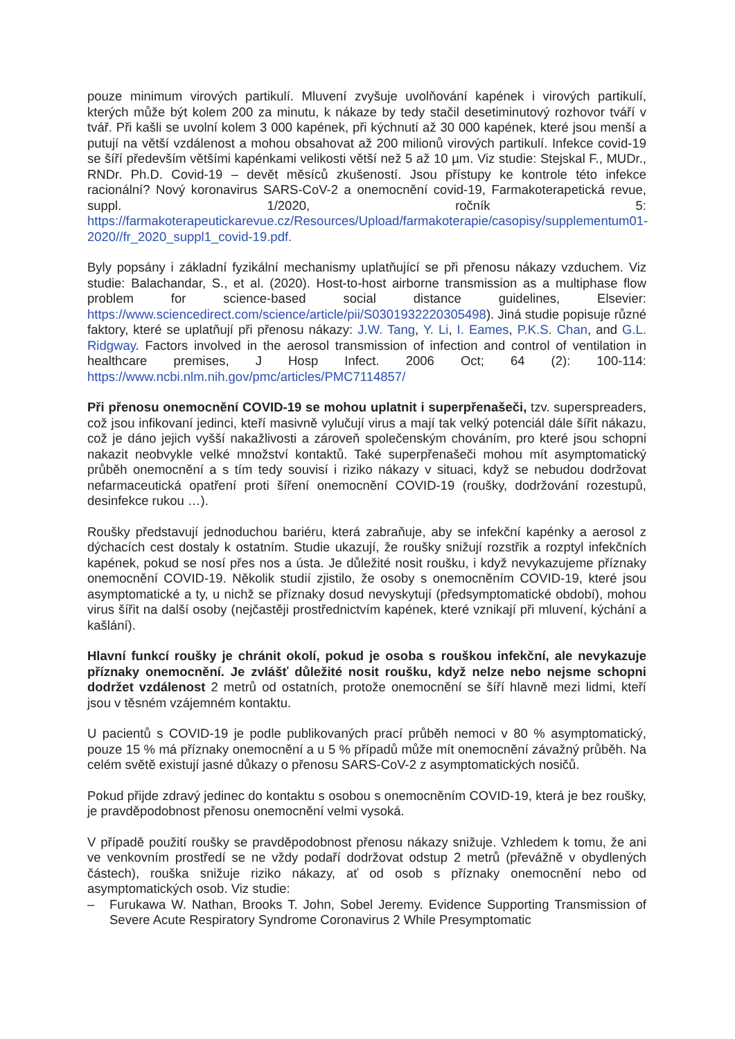pouze minimum virových partikulí. Mluvení zvyšuje uvolňování kapének i virových partikulí, kterých může být kolem 200 za minutu, k nákaze by tedy stačil desetiminutový rozhovor tváří v tvář. Při kašli se uvolní kolem 3 000 kapének, při kýchnutí až 30 000 kapének, které jsou menší a putují na větší vzdálenost a mohou obsahovat až 200 milionů virových partikulí. Infekce covid-19 se šíří především většími kapénkami velikosti větší než 5 až 10 µm. Viz studie: Stejskal F., MUDr., RNDr. Ph.D. Covid-19 – devět měsíců zkušeností. Jsou přístupy ke kontrole této infekce racionální? Nový koronavirus SARS-CoV-2 a onemocnění covid-19, Farmakoterapetická revue, suppl. 1/2020, ročník 5: https://farmakoterapeutickarevue.cz/Resources/Upload/farmakoterapie/casopisy/supplementum01-2020//fr_2020_suppl1_covid-19.pdf.
Byly popsány i základní fyzikální mechanismy uplatňující se při přenosu nákazy vzduchem. Viz studie: Balachandar, S., et al. (2020). Host-to-host airborne transmission as a multiphase flow problem for science-based social distance guidelines, Elsevier: https://www.sciencedirect.com/science/article/pii/S0301932220305498). Jiná studie popisuje různé faktory, které se uplatňují při přenosu nákazy: J.W. Tang, Y. Li, I. Eames, P.K.S. Chan, and G.L. Ridgway. Factors involved in the aerosol transmission of infection and control of ventilation in healthcare premises, J Hosp Infect. 2006 Oct; 64 (2): 100-114: https://www.ncbi.nlm.nih.gov/pmc/articles/PMC7114857/
Při přenosu onemocnění COVID-19 se mohou uplatnit i superpřenašeči, tzv. superspreaders, což jsou infikovaní jedinci, kteří masivně vylučují virus a mají tak velký potenciál dále šířit nákazu, což je dáno jejich vyšší nakažlivosti a zároveň společenským chováním, pro které jsou schopni nakazit neobvykle velké množství kontaktů. Také superpřenašeči mohou mít asymptomatický průběh onemocnění a s tím tedy souvisí i riziko nákazy v situaci, když se nebudou dodržovat nefarmaceutická opatření proti šíření onemocnění COVID-19 (roušky, dodržování rozestupů, desinfekce rukou …).
Roušky představují jednoduchou bariéru, která zabraňuje, aby se infekční kapénky a aerosol z dýchacích cest dostaly k ostatním. Studie ukazují, že roušky snižují rozstřik a rozptyl infekčních kapének, pokud se nosí přes nos a ústa. Je důležité nosit roušku, i když nevykazujeme příznaky onemocnění COVID-19. Několik studií zjistilo, že osoby s onemocněním COVID-19, které jsou asymptomatické a ty, u nichž se příznaky dosud nevyskytují (předsymptomatické období), mohou virus šířit na další osoby (nejčastěji prostřednictvím kapének, které vznikají při mluvení, kýchání a kašlání).
Hlavní funkcí roušky je chránit okolí, pokud je osoba s rouškou infekční, ale nevykazuje příznaky onemocnění. Je zvlášť důležité nosit roušku, když nelze nebo nejsme schopni dodržet vzdálenost 2 metrů od ostatních, protože onemocnění se šíří hlavně mezi lidmi, kteří jsou v těsném vzájemném kontaktu.
U pacientů s COVID-19 je podle publikovaných prací průběh nemoci v 80 % asymptomatický, pouze 15 % má příznaky onemocnění a u 5 % případů může mít onemocnění závažný průběh. Na celém světě existují jasné důkazy o přenosu SARS-CoV-2 z asymptomatických nosičů.
Pokud přijde zdravý jedinec do kontaktu s osobou s onemocněním COVID-19, která je bez roušky, je pravděpodobnost přenosu onemocnění velmi vysoká.
V případě použití roušky se pravděpodobnost přenosu nákazy snižuje. Vzhledem k tomu, že ani ve venkovním prostředí se ne vždy podaří dodržovat odstup 2 metrů (převážně v obydlených částech), rouška snižuje riziko nákazy, ať od osob s příznaky onemocnění nebo od asymptomatických osob. Viz studie:
– Furukawa W. Nathan, Brooks T. John, Sobel Jeremy. Evidence Supporting Transmission of Severe Acute Respiratory Syndrome Coronavirus 2 While Presymptomatic